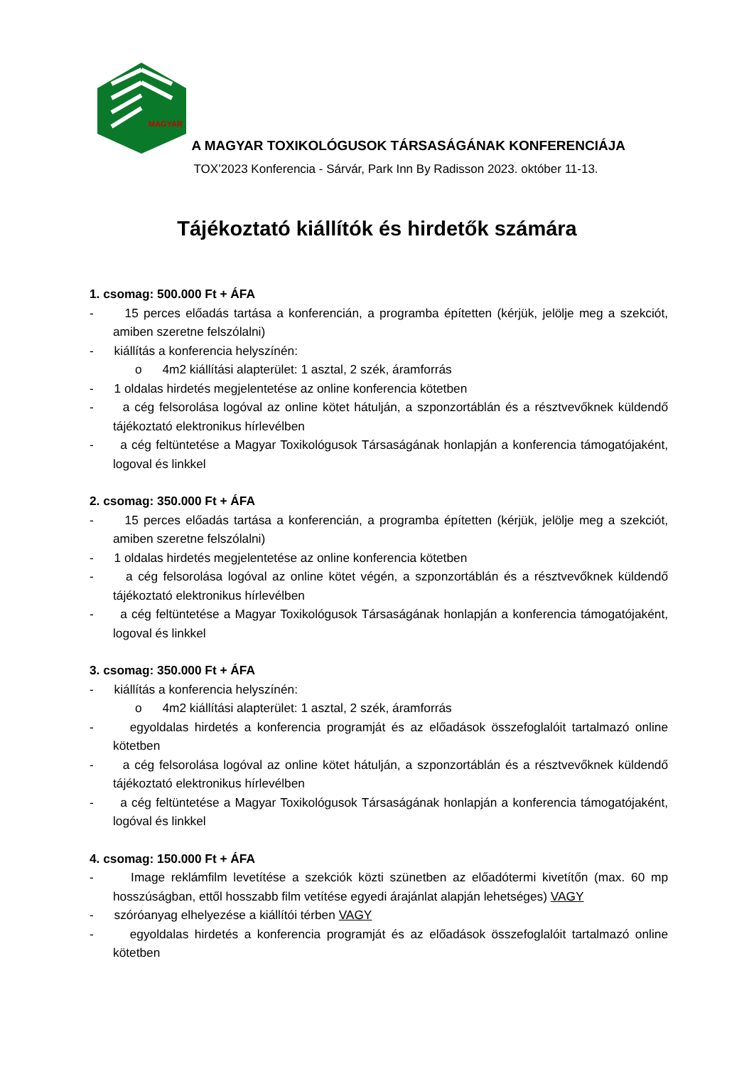MAGYAR
A MAGYAR TOXIKOLÓGUSOK TÁRSASÁGÁNAK KONFERENCIÁJA
TOX’2023 Konferencia - Sárvár, Park Inn By Radisson 2023. október 11-13.
Tájékoztató kiállítók és hirdetők számára
1. csomag: 500.000 Ft + ÁFA
- 15 perces előadás tartása a konferencián, a programba építetten (kérjük, jelölje meg a szekciót, amiben szeretne felszólalni)
- kiállítás a konferencia helyszínén:
o 4m2 kiállítási alapterület: 1 asztal, 2 szék, áramforrás
- 1 oldalas hirdetés megjelentetése az online konferencia kötetben
- a cég felsorolása logóval az online kötet hátulján, a szponzortáblán és a résztvevőknek küldendő tájékoztató elektronikus hírlevélben
- a cég feltüntetése a Magyar Toxikológusok Társaságának honlapján a konferencia támogatójaként, logoval és linkkel
2. csomag: 350.000 Ft + ÁFA
- 15 perces előadás tartása a konferencián, a programba építetten (kérjük, jelölje meg a szekciót, amiben szeretne felszólalni)
- 1 oldalas hirdetés megjelentetése az online konferencia kötetben
- a cég felsorolása logóval az online kötet végén, a szponzortáblán és a résztvevőknek küldendő tájékoztató elektronikus hírlevélben
- a cég feltüntetése a Magyar Toxikológusok Társaságának honlapján a konferencia támogatójaként, logoval és linkkel
3. csomag: 350.000 Ft + ÁFA
- kiállítás a konferencia helyszínén:
o 4m2 kiállítási alapterület: 1 asztal, 2 szék, áramforrás
- egyoldalas hirdetés a konferencia programját és az előadások összefoglalóit tartalmazó online kötetben
- a cég felsorolása logóval az online kötet hátulján, a szponzortáblán és a résztvevőknek küldendő tájékoztató elektronikus hírlevélben
- a cég feltüntetése a Magyar Toxikológusok Társaságának honlapján a konferencia támogatójaként, logóval és linkkel
4. csomag: 150.000 Ft + ÁFA
- Image reklámfilm levetítése a szekciók közti szünetben az előadótermi kivetítőn (max. 60 mp hosszúságban, ettől hosszabb film vetítése egyedi árajánlat alapján lehetséges) VAGY
- szóróanyag elhelyezése a kiállítói térben VAGY
- egyoldalas hirdetés a konferencia programját és az előadások összefoglalóit tartalmazó online kötetben